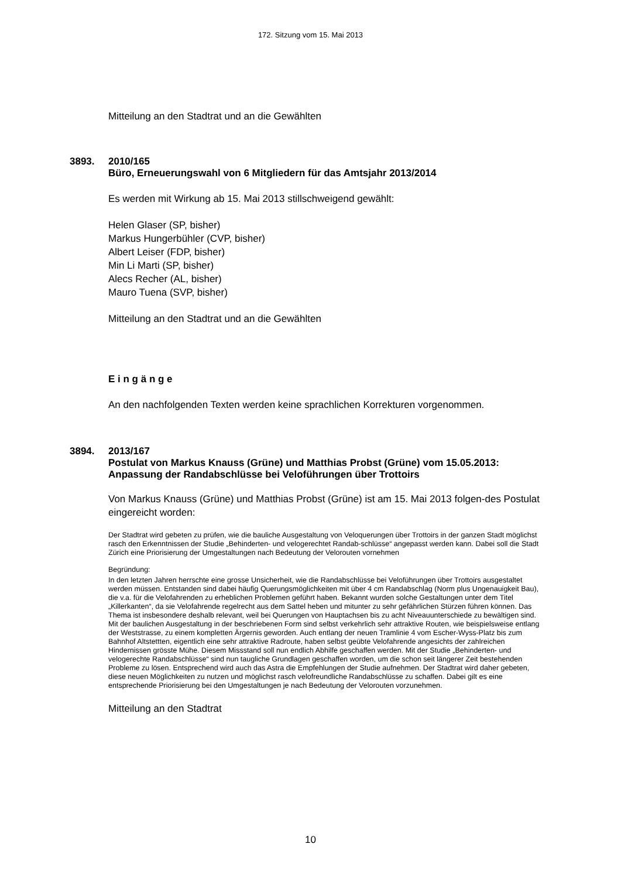172. Sitzung vom 15. Mai 2013
Mitteilung an den Stadtrat und an die Gewählten
3893. 2010/165
Büro, Erneuerungswahl von 6 Mitgliedern für das Amtsjahr 2013/2014
Es werden mit Wirkung ab 15. Mai 2013 stillschweigend gewählt:
Helen Glaser (SP, bisher)
Markus Hungerbühler (CVP, bisher)
Albert Leiser (FDP, bisher)
Min Li Marti (SP, bisher)
Alecs Recher (AL, bisher)
Mauro Tuena (SVP, bisher)
Mitteilung an den Stadtrat und an die Gewählten
E i n g ä n g e
An den nachfolgenden Texten werden keine sprachlichen Korrekturen vorgenommen.
3894. 2013/167
Postulat von Markus Knauss (Grüne) und Matthias Probst (Grüne) vom 15.05.2013:
Anpassung der Randabschlüsse bei Veloführungen über Trottoirs
Von Markus Knauss (Grüne) und Matthias Probst (Grüne) ist am 15. Mai 2013 folgen-des Postulat eingereicht worden:
Der Stadtrat wird gebeten zu prüfen, wie die bauliche Ausgestaltung von Veloquerungen über Trottoirs in der ganzen Stadt möglichst rasch den Erkenntnissen der Studie „Behinderten- und velogerechtet Randab-schlüsse“ angepasst werden kann. Dabei soll die Stadt Zürich eine Priorisierung der Umgestaltungen nach Bedeutung der Velorouten vornehmen
Begründung:
In den letzten Jahren herrschte eine grosse Unsicherheit, wie die Randabschlüsse bei Veloführungen über Trottoirs ausgestaltet werden müssen. Entstanden sind dabei häufig Querungsmöglichkeiten mit über 4 cm Randabschlag (Norm plus Ungenauigkeit Bau), die v.a. für die Velofahrenden zu erheblichen Problemen geführt haben. Bekannt wurden solche Gestaltungen unter dem Titel „Killerkanten“, da sie Velofahrende regelrecht aus dem Sattel heben und mitunter zu sehr gefährlichen Stürzen führen können. Das Thema ist insbesondere deshalb relevant, weil bei Querungen von Hauptachsen bis zu acht Niveauunterschiede zu bewältigen sind. Mit der baulichen Ausgestaltung in der beschriebenen Form sind selbst verkehrlich sehr attraktive Routen, wie beispielsweise entlang der Weststrasse, zu einem kompletten Ärgernis geworden. Auch entlang der neuen Tramlinie 4 vom Escher-Wyss-Platz bis zum Bahnhof Altstettten, eigentlich eine sehr attraktive Radroute, haben selbst geübte Velofahrende angesichts der zahlreichen Hindernissen grösste Mühe. Diesem Missstand soll nun endlich Abhilfe geschaffen werden. Mit der Studie „Behinderten- und velogerechte Randabschlüsse“ sind nun taugliche Grundlagen geschaffen worden, um die schon seit längerer Zeit bestehenden Probleme zu lösen. Entsprechend wird auch das Astra die Empfehlungen der Studie aufnehmen. Der Stadtrat wird daher gebeten, diese neuen Möglichkeiten zu nutzen und möglichst rasch velofreundliche Randabschlüsse zu schaffen. Dabei gilt es eine entsprechende Priorisierung bei den Umgestaltungen je nach Bedeutung der Velorouten vorzunehmen.
Mitteilung an den Stadtrat
10